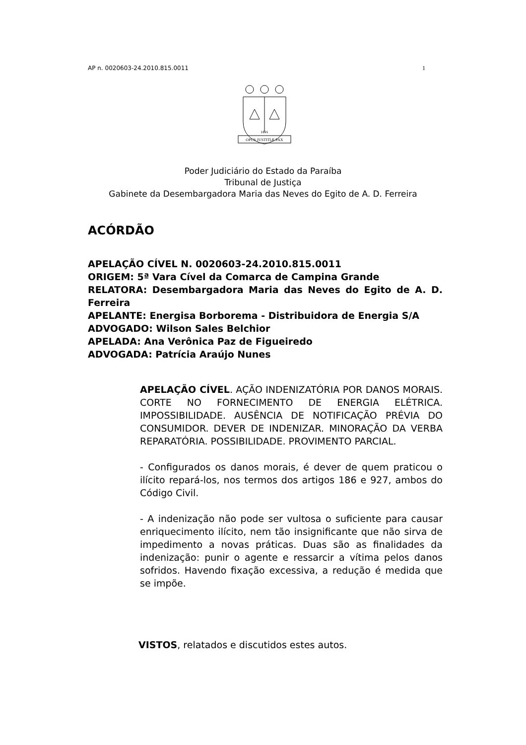AP n. 0020603-24.2010.815.0011 1
OPUS JUSTITIÆ PAX
1891
Poder Judiciário do Estado da Paraíba
Tribunal de Justiça
Gabinete da Desembargadora Maria das Neves do Egito de A. D. Ferreira
ACÓRDÃO
APELAÇÃO CÍVEL N. 0020603-24.2010.815.0011
ORIGEM: 5ª Vara Cível da Comarca de Campina Grande
RELATORA: Desembargadora Maria das Neves do Egito de A. D. Ferreira
APELANTE: Energisa Borborema - Distribuidora de Energia S/A
ADVOGADO: Wilson Sales Belchior
APELADA: Ana Verônica Paz de Figueiredo
ADVOGADA: Patrícia Araújo Nunes
APELAÇÃO CÍVEL. AÇÃO INDENIZATÓRIA POR DANOS MORAIS. CORTE NO FORNECIMENTO DE ENERGIA ELÉTRICA. IMPOSSIBILIDADE. AUSÊNCIA DE NOTIFICAÇÃO PRÉVIA DO CONSUMIDOR. DEVER DE INDENIZAR. MINORAÇÃO DA VERBA REPARATÓRIA. POSSIBILIDADE. PROVIMENTO PARCIAL.
- Configurados os danos morais, é dever de quem praticou o ilícito repará-los, nos termos dos artigos 186 e 927, ambos do Código Civil.
- A indenização não pode ser vultosa o suficiente para causar enriquecimento ilícito, nem tão insignificante que não sirva de impedimento a novas práticas. Duas são as finalidades da indenização: punir o agente e ressarcir a vítima pelos danos sofridos. Havendo fixação excessiva, a redução é medida que se impõe.
VISTOS, relatados e discutidos estes autos.